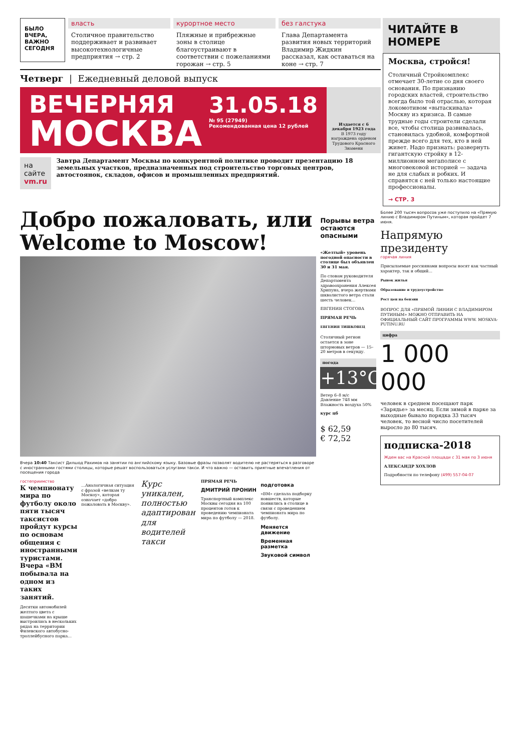ЧИТАЙТЕ В НОМЕРЕ
Москва, стройся!
Столичный Стройкомплекс отмечает 30-летие со дня своего основания. По признанию городских властей, строительство всегда было той отраслью, которая локомотивом «вытаскивала» Москву из кризиса. В самые трудные годы строители сделали все, чтобы столица развивалась, становилась удобной, комфортной прежде всего для тех, кто в ней живет. Надо признать: развернуть гигантскую стройку в 12-миллионном мегаполисе с многовековой историей — задача не для слабых и робких. И справятся с ней только настоящие профессионалы.
→ СТР. 3
БЫЛО ВЧЕРА, ВАЖНО СЕГОДНЯ
власть
Столичное правительство поддерживает и развивает высокотехнологичные предприятия → стр. 2
курортное место
Пляжные и прибрежные зоны в столице благоустраивают в соответствии с пожеланиями горожан → стр. 5
без галстука
Глава Департамента развития новых территорий Владимир Жидкин рассказал, как оставаться на коне → стр. 7
Четверг | Ежедневный деловой выпуск
ВЕЧЕРНЯЯ
МОСКВА
31.05.18
№ 95 (27949)
Рекомендованная цена 12 рублей
Издается с 6 декабря 1923 года
В 1973 году награждена орденом Трудового Красного Знамени
на сайте vm.ru
Завтра Департамент Москвы по конкурентной политике проводит презентацию 18 земельных участков, предназначенных под строительство торговых центров, автостоянок, складов, офисов и промышленных предприятий.
Добро пожаловать, или Welcome to Moscow!
Вчера 10:40 Таксист Дилшод Рахимов на занятии по английскому языку. Базовые фразы позволят водителю не растеряться в разговоре с иностранными гостями столицы, которые решат воспользоваться услугами такси. И что важно — оставить приятные впечатления от посещения города
гостеприимство
К чемпионату мира по футболу около пяти тысяч таксистов пройдут курсы по основам общения с иностранными туристами. Вчера «ВМ побывала на одном из таких занятий.
Десятки автомобилей желтого цвета с шашечками на крыше выстроились в нескольких рядах на территории Филевского автобусно-троллейбусного парка...
...Аналогичная ситуация с фразой «велкам ту Москоу», которая означает «добро пожаловать в Москву».
Курс уникален, полностью адаптирован для водителей такси
ПРЯМАЯ РЕЧЬ
ДМИТРИЙ ПРОНИН
Транспортный комплекс Москвы сегодня на 100 процентов готов к проведению чемпионата мира по футболу — 2018.
подготовка
«ВМ» сделала подборку новшеств, которые появились в столице в связи с проведением чемпионата мира по футболу.
Меняется движение
Временная разметка
Звуковой символ
Порывы ветра остаются опасными
«Желтый» уровень погодной опасности в столице был объявлен 30 и 31 мая.
По словам руководителя Департамента здравоохранения Алексея Хрипуна, вчера жертвами шквалистого ветра стали шесть человек...
ЕВГЕНИЯ СТОГОВА
ПРЯМАЯ РЕЧЬ
ЕВГЕНИЯ ТИШКОВЕЦ
Столичный регион остается в зоне штормовых ветров — 15–20 метров в секунду.
погода
+13°C
Ветер 6–8 м/с
Давление 748 мм
Влажность воздуха 50%
курс цб
$ 62,59
€ 72,52
Более 200 тысяч вопросов уже поступило на «Прямую линию с Владимиром Путиным», которая пройдет 7 июня.
Напрямую президенту
горячая линия
Присылаемые россиянами вопросы носят как частный характер, так и общий...
Рынок жилья
Образование и трудоустройство
Рост цен на бензин
ВОПРОС ДЛЯ «ПРЯМОЙ ЛИНИИ С ВЛАДИМИРОМ ПУТИНЫМ» МОЖНО ОТПРАВИТЬ НА ОФИЦИАЛЬНЫЙ САЙТ ПРОГРАММЫ WWW. MOSKVA-PUTINU.RU
цифра
1 000 000
человек в среднем посещают парк «Зарядье» за месяц. Если зимой в парке за выходные бывало порядка 33 тысяч человек, то весной число посетителей выросло до 80 тысяч.
подписка-2018
Ждем вас на Красной площади с 31 мая по 3 июня
АЛЕКСАНДР ХОХЛОВ
Подробности по телефону (499) 557-04-07